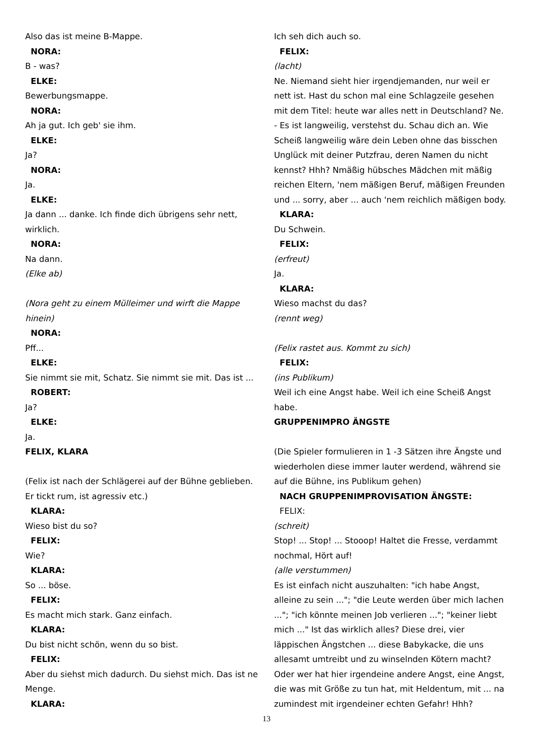Also das ist meine B-Mappe.
NORA:
B - was?
ELKE:
Bewerbungsmappe.
NORA:
Ah ja gut. Ich geb' sie ihm.
ELKE:
Ja?
NORA:
Ja.
ELKE:
Ja dann ... danke. Ich finde dich übrigens sehr nett, wirklich.
NORA:
Na dann.
(Elke ab)
(Nora geht zu einem Mülleimer und wirft die Mappe hinein)
NORA:
Pff...
ELKE:
Sie nimmt sie mit, Schatz. Sie nimmt sie mit. Das ist ...
ROBERT:
Ja?
ELKE:
Ja.
FELIX, KLARA
(Felix ist nach der Schlägerei auf der Bühne geblieben. Er tickt rum, ist agressiv etc.)
KLARA:
Wieso bist du so?
FELIX:
Wie?
KLARA:
So ... böse.
FELIX:
Es macht mich stark. Ganz einfach.
KLARA:
Du bist nicht schön, wenn du so bist.
FELIX:
Aber du siehst mich dadurch. Du siehst mich. Das ist ne Menge.
KLARA:
Ich seh dich auch so.
FELIX:
(lacht)
Ne. Niemand sieht hier irgendjemanden, nur weil er nett ist. Hast du schon mal eine Schlagzeile gesehen mit dem Titel: heute war alles nett in Deutschland? Ne. - Es ist langweilig, verstehst du. Schau dich an. Wie Scheiß langweilig wäre dein Leben ohne das bisschen Unglück mit deiner Putzfrau, deren Namen du nicht kennst? Hhh? Nmäßig hübsches Mädchen mit mäßig reichen Eltern, 'nem mäßigen Beruf, mäßigen Freunden und ... sorry, aber ... auch 'nem reichlich mäßigen body.
KLARA:
Du Schwein.
FELIX:
(erfreut)
Ja.
KLARA:
Wieso machst du das?
(rennt weg)
(Felix rastet aus. Kommt zu sich)
FELIX:
(ins Publikum)
Weil ich eine Angst habe. Weil ich eine Scheiß Angst habe.
GRUPPENIMPRO ÄNGSTE
(Die Spieler formulieren in 1 -3 Sätzen ihre Ängste und wiederholen diese immer lauter werdend, während sie auf die Bühne, ins Publikum gehen)
NACH GRUPPENIMPROVISATION ÄNGSTE:
FELIX:
(schreit)
Stop! ... Stop! ... Stooop! Haltet die Fresse, verdammt nochmal, Hört auf!
(alle verstummen)
Es ist einfach nicht auszuhalten: "ich habe Angst, alleine zu sein ..."; "die Leute werden über mich lachen ..."; "ich könnte meinen Job verlieren ..."; "keiner liebt mich ..." Ist das wirklich alles? Diese drei, vier läppischen Ängstchen ... diese Babykacke, die uns allesamt umtreibt und zu winselnden Kötern macht? Oder wer hat hier irgendeine andere Angst, eine Angst, die was mit Größe zu tun hat, mit Heldentum, mit ... na zumindest mit irgendeiner echten Gefahr! Hhh?
13